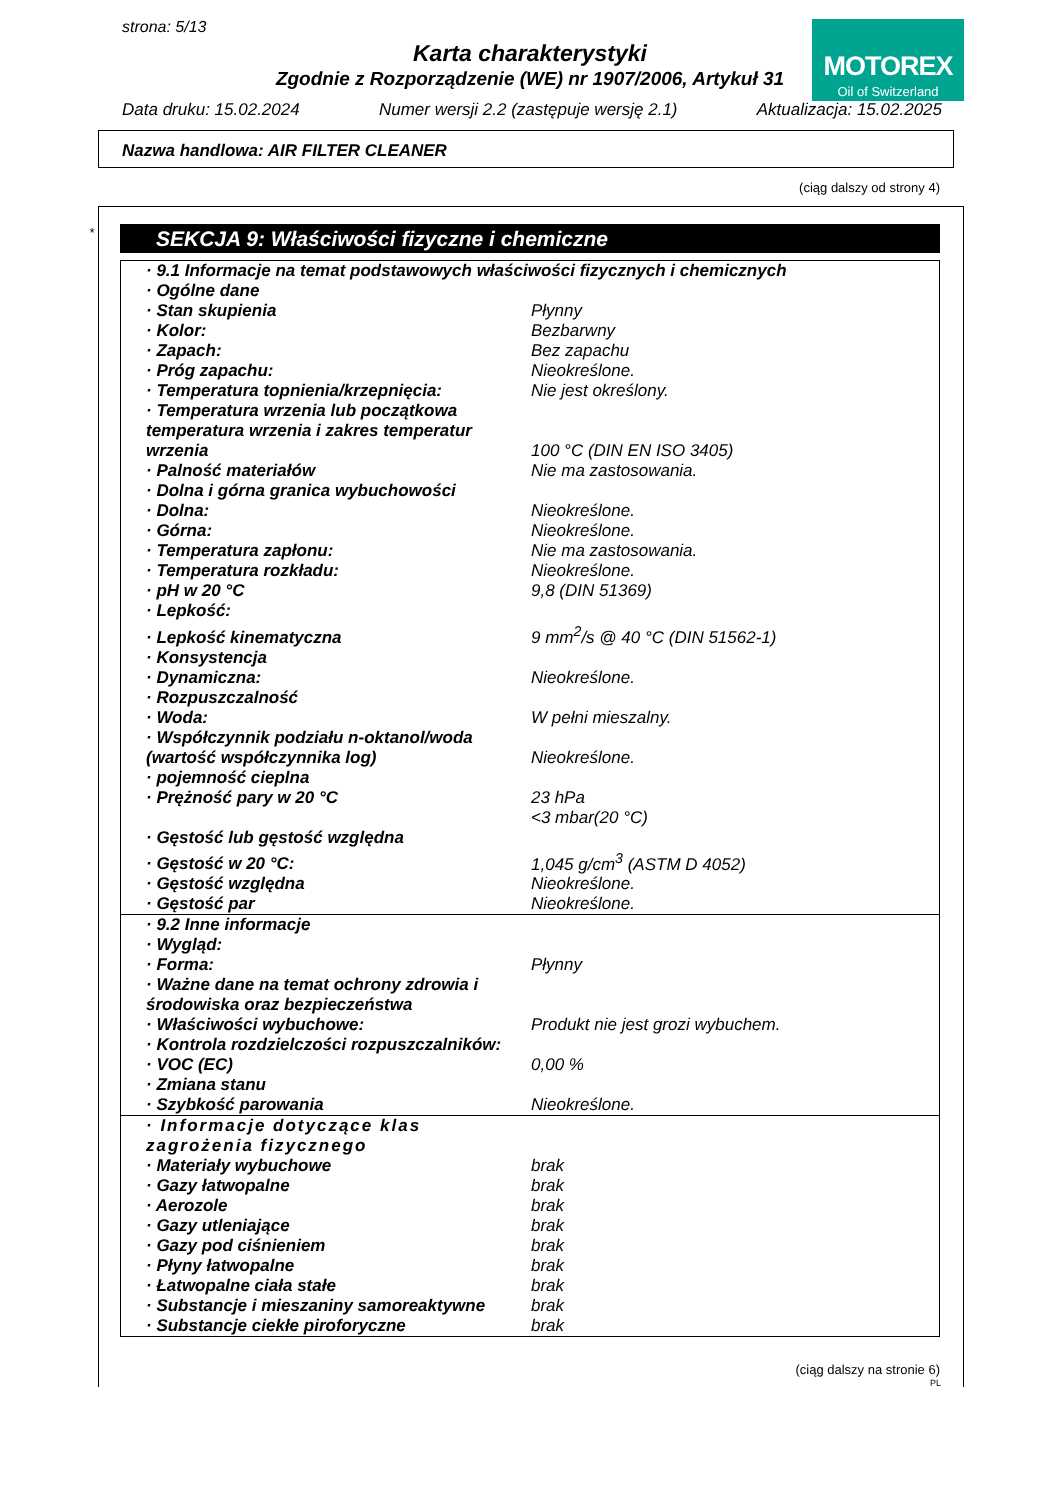strona: 5/13
Karta charakterystyki
Zgodnie z Rozporządzenie (WE) nr 1907/2006, Artykuł 31
MOTOREX
Oil of Switzerland
Data druku: 15.02.2024 Numer wersji 2.2 (zastępuje wersję 2.1) Aktualizacja: 15.02.2025
Nazwa handlowa: AIR FILTER CLEANER
(ciąg dalszy od strony 4)
* SEKCJA 9: Właściwości fizyczne i chemiczne
| · 9.1 Informacje na temat podstawowych właściwości fizycznych i chemicznych | |
| · Ogólne dane | |
| · Stan skupienia | Płynny |
| · Kolor: | Bezbarwny |
| · Zapach: | Bez zapachu |
| · Próg zapachu: | Nieokreślone. |
| · Temperatura topnienia/krzepnięcia: | Nie jest określony. |
| · Temperatura wrzenia lub początkowa temperatura wrzenia i zakres temperatur wrzenia | 100 °C (DIN EN ISO 3405) |
| · Palność materiałów | Nie ma zastosowania. |
| · Dolna i górna granica wybuchowości | |
| · Dolna: | Nieokreślone. |
| · Górna: | Nieokreślone. |
| · Temperatura zapłonu: | Nie ma zastosowania. |
| · Temperatura rozkładu: | Nieokreślone. |
| · pH w 20 °C | 9,8 (DIN 51369) |
| · Lepkość: | |
| · Lepkość kinematyczna | 9 mm<sup>2</sup>/s @ 40 °C (DIN 51562-1) |
| · Konsystencja | |
| · Dynamiczna: | Nieokreślone. |
| · Rozpuszczalność | |
| · Woda: | W pełni mieszalny. |
| · Współczynnik podziału n-oktanol/woda (wartość współczynnika log) | Nieokreślone. |
| · pojemność cieplna | |
| · Prężność pary w 20 °C | 23 hPa <3 mbar(20 °C) |
| · Gęstość lub gęstość względna | |
| · Gęstość w 20 °C: | 1,045 g/cm<sup>3</sup> (ASTM D 4052) |
| · Gęstość względna | Nieokreślone. |
| · Gęstość par | Nieokreślone. |
| · 9.2 Inne informacje | |
| · Wygląd: | |
| · Forma: | Płynny |
| · Ważne dane na temat ochrony zdrowia i środowiska oraz bezpieczeństwa | |
| · Właściwości wybuchowe: | Produkt nie jest grozi wybuchem. |
| · Kontrola rozdzielczości rozpuszczalników: | |
| · VOC (EC) | 0,00 % |
| · Zmiana stanu | |
| · Szybkość parowania | Nieokreślone. |
| · Informacje dotyczące klas zagrożenia fizycznego | |
| · Materiały wybuchowe | brak |
| · Gazy łatwopalne | brak |
| · Aerozole | brak |
| · Gazy utleniające | brak |
| · Gazy pod ciśnieniem | brak |
| · Płyny łatwopalne | brak |
| · Łatwopalne ciała stałe | brak |
| · Substancje i mieszaniny samoreaktywne | brak |
| · Substancje ciekłe piroforyczne | brak |
(ciąg dalszy na stronie 6)
PL